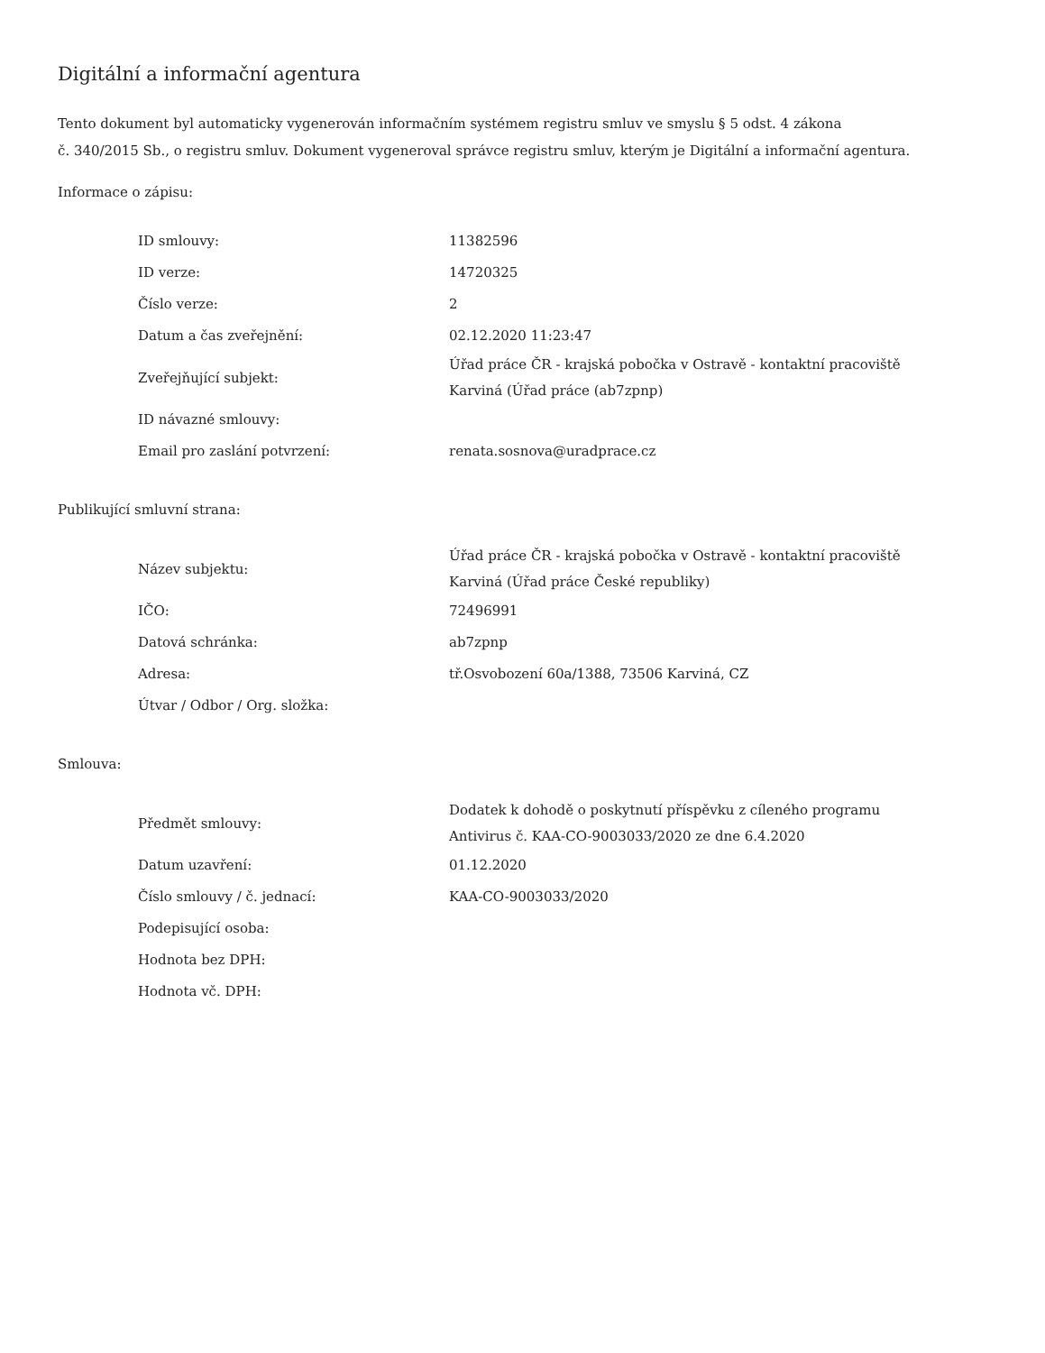Digitální a informační agentura
Tento dokument byl automaticky vygenerován informačním systémem registru smluv ve smyslu § 5 odst. 4 zákona
č. 340/2015 Sb., o registru smluv. Dokument vygeneroval správce registru smluv, kterým je Digitální a informační agentura.
Informace o zápisu:
| ID smlouvy: | 11382596 |
| ID verze: | 14720325 |
| Číslo verze: | 2 |
| Datum a čas zveřejnění: | 02.12.2020 11:23:47 |
| Zveřejňující subjekt: | Úřad práce ČR - krajská pobočka v Ostravě - kontaktní pracoviště Karviná (Úřad práce (ab7zpnp) |
| ID návazné smlouvy: | |
| Email pro zaslání potvrzení: | renata.sosnova@uradprace.cz |
Publikující smluvní strana:
| Název subjektu: | Úřad práce ČR - krajská pobočka v Ostravě - kontaktní pracoviště Karviná (Úřad práce České republiky) |
| IČO: | 72496991 |
| Datová schránka: | ab7zpnp |
| Adresa: | tř.Osvobození 60a/1388, 73506 Karviná, CZ |
| Útvar / Odbor / Org. složka: | |
Smlouva:
| Předmět smlouvy: | Dodatek k dohodě o poskytnutí příspěvku z cíleného programu Antivirus č. KAA-CO-9003033/2020 ze dne 6.4.2020 |
| Datum uzavření: | 01.12.2020 |
| Číslo smlouvy / č. jednací: | KAA-CO-9003033/2020 |
| Podepisující osoba: | |
| Hodnota bez DPH: | |
| Hodnota vč. DPH: | |